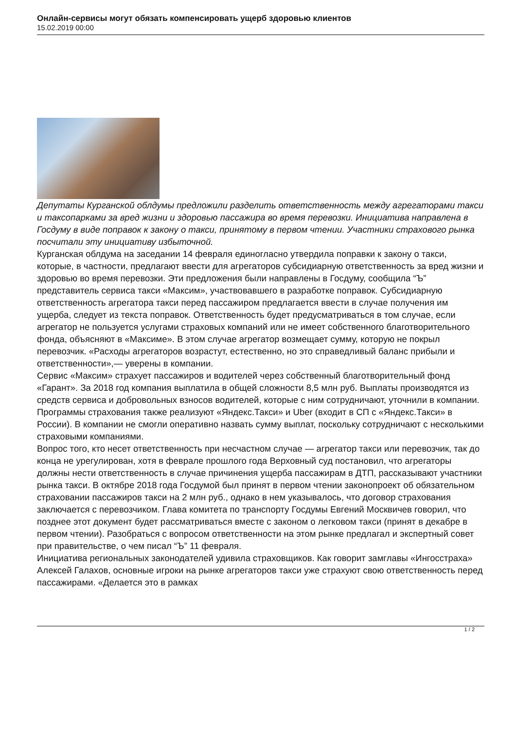Онлайн-сервисы могут обязать компенсировать ущерб здоровью клиентов
15.02.2019 00:00
Депутаты Курганской облдумы предложили разделить ответственность между агрегаторами такси и таксопарками за вред жизни и здоровью пассажира во время перевозки. Инициатива направлена в Госдуму в виде поправок к закону о такси, принятому в первом чтении. Участники страхового рынка посчитали эту инициативу избыточной.
Курганская облдума на заседании 14 февраля единогласно утвердила поправки к закону о такси, которые, в частности, предлагают ввести для агрегаторов субсидиарную ответственность за вред жизни и здоровью во время перевозки. Эти предложения были направлены в Госдуму, сообщила “Ъ” представитель сервиса такси «Максим», участвовавшего в разработке поправок. Субсидиарную ответственность агрегатора такси перед пассажиром предлагается ввести в случае получения им ущерба, следует из текста поправок. Ответственность будет предусматриваться в том случае, если агрегатор не пользуется услугами страховых компаний или не имеет собственного благотворительного фонда, объясняют в «Максиме». В этом случае агрегатор возмещает сумму, которую не покрыл перевозчик. «Расходы агрегаторов возрастут, естественно, но это справедливый баланс прибыли и ответственности»,— уверены в компании.
Сервис «Максим» страхует пассажиров и водителей через собственный благотворительный фонд «Гарант». За 2018 год компания выплатила в общей сложности 8,5 млн руб. Выплаты производятся из средств сервиса и добровольных взносов водителей, которые с ним сотрудничают, уточнили в компании. Программы страхования также реализуют «Яндекс.Такси» и Uber (входит в СП с «Яндекс.Такси» в России). В компании не смогли оперативно назвать сумму выплат, поскольку сотрудничают с несколькими страховыми компаниями.
Вопрос того, кто несет ответственность при несчастном случае — агрегатор такси или перевозчик, так до конца не урегулирован, хотя в феврале прошлого года Верховный суд постановил, что агрегаторы должны нести ответственность в случае причинения ущерба пассажирам в ДТП, рассказывают участники рынка такси. В октябре 2018 года Госдумой был принят в первом чтении законопроект об обязательном страховании пассажиров такси на 2 млн руб., однако в нем указывалось, что договор страхования заключается с перевозчиком. Глава комитета по транспорту Госдумы Евгений Москвичев говорил, что позднее этот документ будет рассматриваться вместе с законом о легковом такси (принят в декабре в первом чтении). Разобраться с вопросом ответственности на этом рынке предлагал и экспертный совет при правительстве, о чем писал “Ъ” 11 февраля.
Инициатива региональных законодателей удивила страховщиков. Как говорит замглавы «Ингосстраха» Алексей Галахов, основные игроки на рынке агрегаторов такси уже страхуют свою ответственность перед пассажирами. «Делается это в рамках
1 / 2